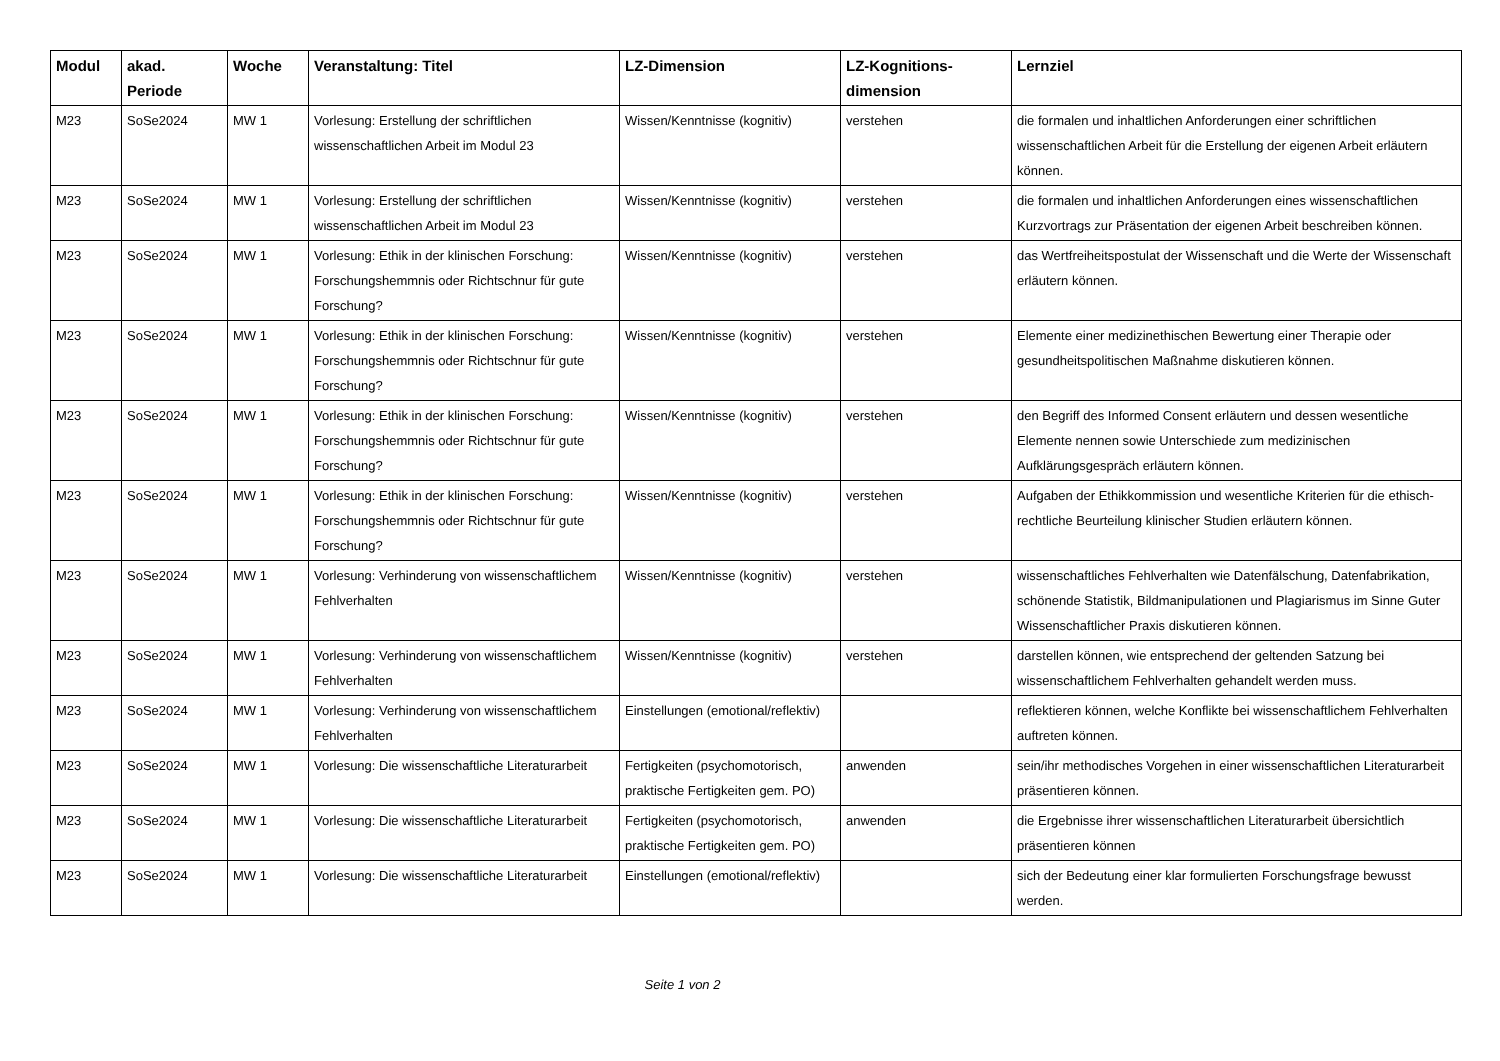| Modul | akad. Periode | Woche | Veranstaltung: Titel | LZ-Dimension | LZ-Kognitions-dimension | Lernziel |
| --- | --- | --- | --- | --- | --- | --- |
| M23 | SoSe2024 | MW 1 | Vorlesung: Erstellung der schriftlichen wissenschaftlichen Arbeit im Modul 23 | Wissen/Kenntnisse (kognitiv) | verstehen | die formalen und inhaltlichen Anforderungen einer schriftlichen wissenschaftlichen Arbeit für die Erstellung der eigenen Arbeit erläutern können. |
| M23 | SoSe2024 | MW 1 | Vorlesung: Erstellung der schriftlichen wissenschaftlichen Arbeit im Modul 23 | Wissen/Kenntnisse (kognitiv) | verstehen | die formalen und inhaltlichen Anforderungen eines wissenschaftlichen Kurzvortrags zur Präsentation der eigenen Arbeit beschreiben können. |
| M23 | SoSe2024 | MW 1 | Vorlesung: Ethik in der klinischen Forschung: Forschungshemmnis oder Richtschnur für gute Forschung? | Wissen/Kenntnisse (kognitiv) | verstehen | das Wertfreiheitspostulat der Wissenschaft und die Werte der Wissenschaft erläutern können. |
| M23 | SoSe2024 | MW 1 | Vorlesung: Ethik in der klinischen Forschung: Forschungshemmnis oder Richtschnur für gute Forschung? | Wissen/Kenntnisse (kognitiv) | verstehen | Elemente einer medizinethischen Bewertung einer Therapie oder gesundheitspolitischen Maßnahme diskutieren können. |
| M23 | SoSe2024 | MW 1 | Vorlesung: Ethik in der klinischen Forschung: Forschungshemmnis oder Richtschnur für gute Forschung? | Wissen/Kenntnisse (kognitiv) | verstehen | den Begriff des Informed Consent erläutern und dessen wesentliche Elemente nennen sowie Unterschiede zum medizinischen Aufklärungsgespräch erläutern können. |
| M23 | SoSe2024 | MW 1 | Vorlesung: Ethik in der klinischen Forschung: Forschungshemmnis oder Richtschnur für gute Forschung? | Wissen/Kenntnisse (kognitiv) | verstehen | Aufgaben der Ethikkommission und wesentliche Kriterien für die ethisch-rechtliche Beurteilung klinischer Studien erläutern können. |
| M23 | SoSe2024 | MW 1 | Vorlesung: Verhinderung von wissenschaftlichem Fehlverhalten | Wissen/Kenntnisse (kognitiv) | verstehen | wissenschaftliches Fehlverhalten wie Datenfälschung, Datenfabrikation, schönende Statistik, Bildmanipulationen und Plagiarismus im Sinne Guter Wissenschaftlicher Praxis diskutieren können. |
| M23 | SoSe2024 | MW 1 | Vorlesung: Verhinderung von wissenschaftlichem Fehlverhalten | Wissen/Kenntnisse (kognitiv) | verstehen | darstellen können, wie entsprechend der geltenden Satzung bei wissenschaftlichem Fehlverhalten gehandelt werden muss. |
| M23 | SoSe2024 | MW 1 | Vorlesung: Verhinderung von wissenschaftlichem Fehlverhalten | Einstellungen (emotional/reflektiv) | | reflektieren können, welche Konflikte bei wissenschaftlichem Fehlverhalten auftreten können. |
| M23 | SoSe2024 | MW 1 | Vorlesung: Die wissenschaftliche Literaturarbeit | Fertigkeiten (psychomotorisch, praktische Fertigkeiten gem. PO) | anwenden | sein/ihr methodisches Vorgehen in einer wissenschaftlichen Literaturarbeit präsentieren können. |
| M23 | SoSe2024 | MW 1 | Vorlesung: Die wissenschaftliche Literaturarbeit | Fertigkeiten (psychomotorisch, praktische Fertigkeiten gem. PO) | anwenden | die Ergebnisse ihrer wissenschaftlichen Literaturarbeit übersichtlich präsentieren können |
| M23 | SoSe2024 | MW 1 | Vorlesung: Die wissenschaftliche Literaturarbeit | Einstellungen (emotional/reflektiv) | | sich der Bedeutung einer klar formulierten Forschungsfrage bewusst werden. |
Seite 1 von 2